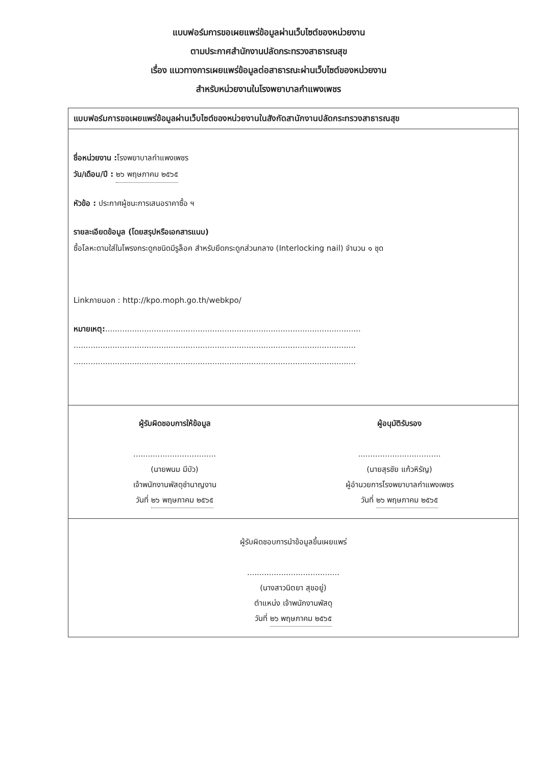แบบฟอร์มการขอเผยแพร่ข้อมูลผ่านเว็บไซต์ของหน่วยงาน
ตามประกาศสำนักงานปลัดกระทรวงสาธารณสุข
เรื่อง แนวทางการเผยแพร่ข้อมูลต่อสาธารณะผ่านเว็บไซต์ของหน่วยงาน
สำหรับหน่วยงานในโรงพยาบาลกำแพงเพชร
แบบฟอร์มการขอเผยแพร่ข้อมูลผ่านเว็บไซต์ของหน่วยงานในสังกัดสานักงานปลัดกระทรวงสาธารณสุข
ชื่อหน่วยงาน : โรงพยาบาลกำแพงเพชร
วัน/เดือน/ปี : ๒๖ พฤษภาคม ๒๕๖๕
หัวข้อ : ประกาศผู้ชนะการเสนอราคาซื้อ ฯ
รายละเอียดข้อมูล (โดยสรุปหรือเอกสารแนบ)
ซื้อโลหะดามใส่ในโพรงกระดูกชนิดมีรูล็อค สำหรับยึดกระดูกส่วนกลาง (Interlocking nail) จำนวน ๑ ชุด
Linkภายนอก : http://kpo.moph.go.th/webkpo/
หมายเหตุ:.........................................................................................................
....................................................................................................................
....................................................................................................................
ผู้รับผิดชอบการให้ข้อมูล
..................................
(นายพนม มีบัว)
เจ้าพนักงานพัสดุชำนาญงาน
วันที่ ๒๖ พฤษภาคม ๒๕๖๕
ผู้อนุมัติรับรอง
..................................
(นายสุรชัย แก้วหิรัญ)
ผู้อำนวยการโรงพยาบาลกำแพงเพชร
วันที่ ๒๖ พฤษภาคม ๒๕๖๕
ผู้รับผิดชอบการนำข้อมูลขึ้นเผยแพร่
......................................
(นางสาวนิตยา สุขอยู่)
ตำแหน่ง เจ้าพนักงานพัสดุ
วันที่ ๒๖ พฤษภาคม ๒๕๖๕